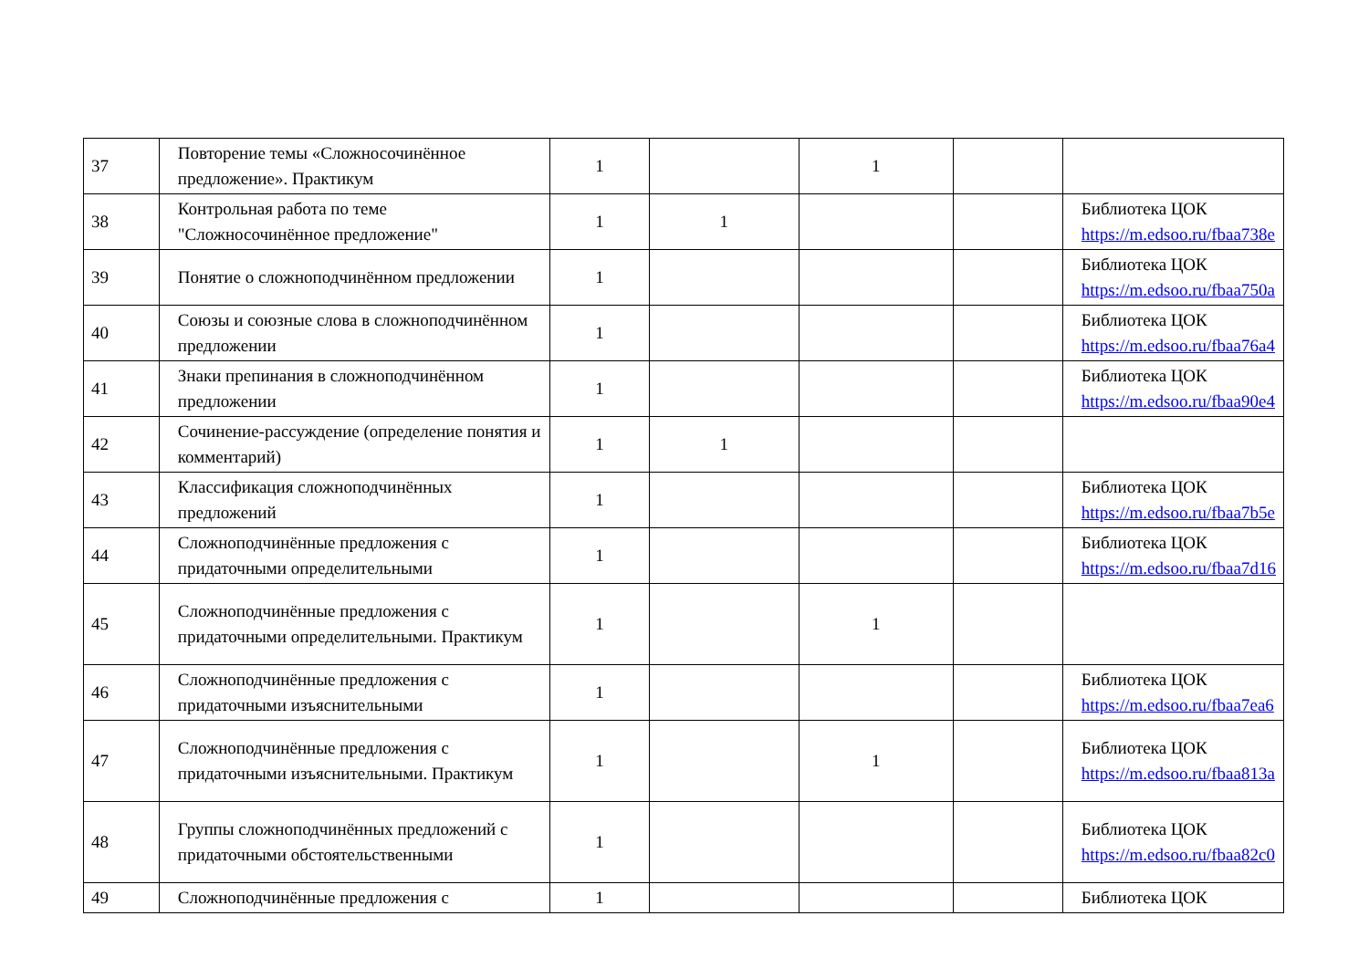| 37 | Повторение темы «Сложносочинённое предложение». Практикум | 1 | | 1 | | |
| 38 | Контрольная работа по теме "Сложносочинённое предложение" | 1 | 1 | | | Библиотека ЦОК https://m.edsoo.ru/fbaa738e |
| 39 | Понятие о сложноподчинённом предложении | 1 | | | | Библиотека ЦОК https://m.edsoo.ru/fbaa750a |
| 40 | Союзы и союзные слова в сложноподчинённом предложении | 1 | | | | Библиотека ЦОК https://m.edsoo.ru/fbaa76a4 |
| 41 | Знаки препинания в сложноподчинённом предложении | 1 | | | | Библиотека ЦОК https://m.edsoo.ru/fbaa90e4 |
| 42 | Сочинение-рассуждение (определение понятия и комментарий) | 1 | 1 | | | |
| 43 | Классификация сложноподчинённых предложений | 1 | | | | Библиотека ЦОК https://m.edsoo.ru/fbaa7b5e |
| 44 | Сложноподчинённые предложения с придаточными определительными | 1 | | | | Библиотека ЦОК https://m.edsoo.ru/fbaa7d16 |
| 45 | Сложноподчинённые предложения с придаточными определительными. Практикум | 1 | | 1 | | |
| 46 | Сложноподчинённые предложения с придаточными изъяснительными | 1 | | | | Библиотека ЦОК https://m.edsoo.ru/fbaa7ea6 |
| 47 | Сложноподчинённые предложения с придаточными изъяснительными. Практикум | 1 | | 1 | | Библиотека ЦОК https://m.edsoo.ru/fbaa813a |
| 48 | Группы сложноподчинённых предложений с придаточными обстоятельственными | 1 | | | | Библиотека ЦОК https://m.edsoo.ru/fbaa82c0 |
| 49 | Сложноподчинённые предложения с | 1 | | | | Библиотека ЦОК |